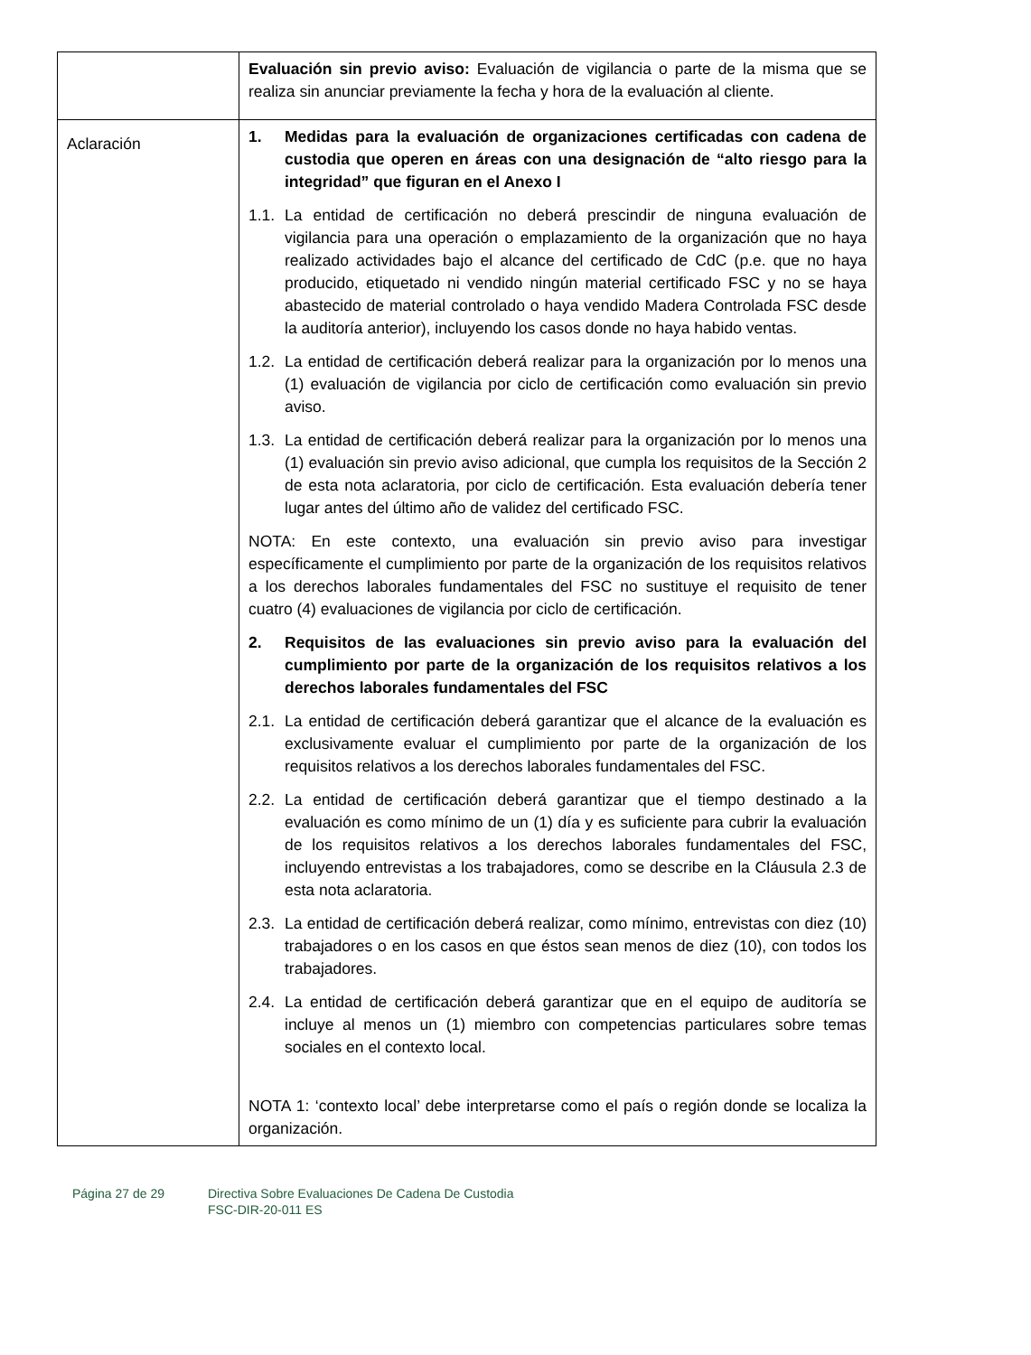| | Evaluación sin previo aviso: Evaluación de vigilancia o parte de la misma que se realiza sin anunciar previamente la fecha y hora de la evaluación al cliente. |
| Aclaración | 1. Medidas para la evaluación de organizaciones certificadas con cadena de custodia que operen en áreas con una designación de “alto riesgo para la integridad” que figuran en el Anexo I 1.1. La entidad de certificación no deberá prescindir de ninguna evaluación de vigilancia para una operación o emplazamiento de la organización que no haya realizado actividades bajo el alcance del certificado de CdC (p.e. que no haya producido, etiquetado ni vendido ningún material certificado FSC y no se haya abastecido de material controlado o haya vendido Madera Controlada FSC desde la auditoría anterior), incluyendo los casos donde no haya habido ventas. 1.2. La entidad de certificación deberá realizar para la organización por lo menos una (1) evaluación de vigilancia por ciclo de certificación como evaluación sin previo aviso. 1.3. La entidad de certificación deberá realizar para la organización por lo menos una (1) evaluación sin previo aviso adicional, que cumpla los requisitos de la Sección 2 de esta nota aclaratoria, por ciclo de certificación. Esta evaluación debería tener lugar antes del último año de validez del certificado FSC. NOTA: En este contexto, una evaluación sin previo aviso para investigar específicamente el cumplimiento por parte de la organización de los requisitos relativos a los derechos laborales fundamentales del FSC no sustituye el requisito de tener cuatro (4) evaluaciones de vigilancia por ciclo de certificación. 2. Requisitos de las evaluaciones sin previo aviso para la evaluación del cumplimiento por parte de la organización de los requisitos relativos a los derechos laborales fundamentales del FSC 2.1. La entidad de certificación deberá garantizar que el alcance de la evaluación es exclusivamente evaluar el cumplimiento por parte de la organización de los requisitos relativos a los derechos laborales fundamentales del FSC. 2.2. La entidad de certificación deberá garantizar que el tiempo destinado a la evaluación es como mínimo de un (1) día y es suficiente para cubrir la evaluación de los requisitos relativos a los derechos laborales fundamentales del FSC, incluyendo entrevistas a los trabajadores, como se describe en la Cláusula 2.3 de esta nota aclaratoria. 2.3. La entidad de certificación deberá realizar, como mínimo, entrevistas con diez (10) trabajadores o en los casos en que éstos sean menos de diez (10), con todos los trabajadores. 2.4. La entidad de certificación deberá garantizar que en el equipo de auditoría se incluye al menos un (1) miembro con competencias particulares sobre temas sociales en el contexto local. NOTA 1: ‘contexto local’ debe interpretarse como el país o región donde se localiza la organización. |
Página 27 de 29 Directiva Sobre Evaluaciones De Cadena De Custodia
FSC-DIR-20-011 ES